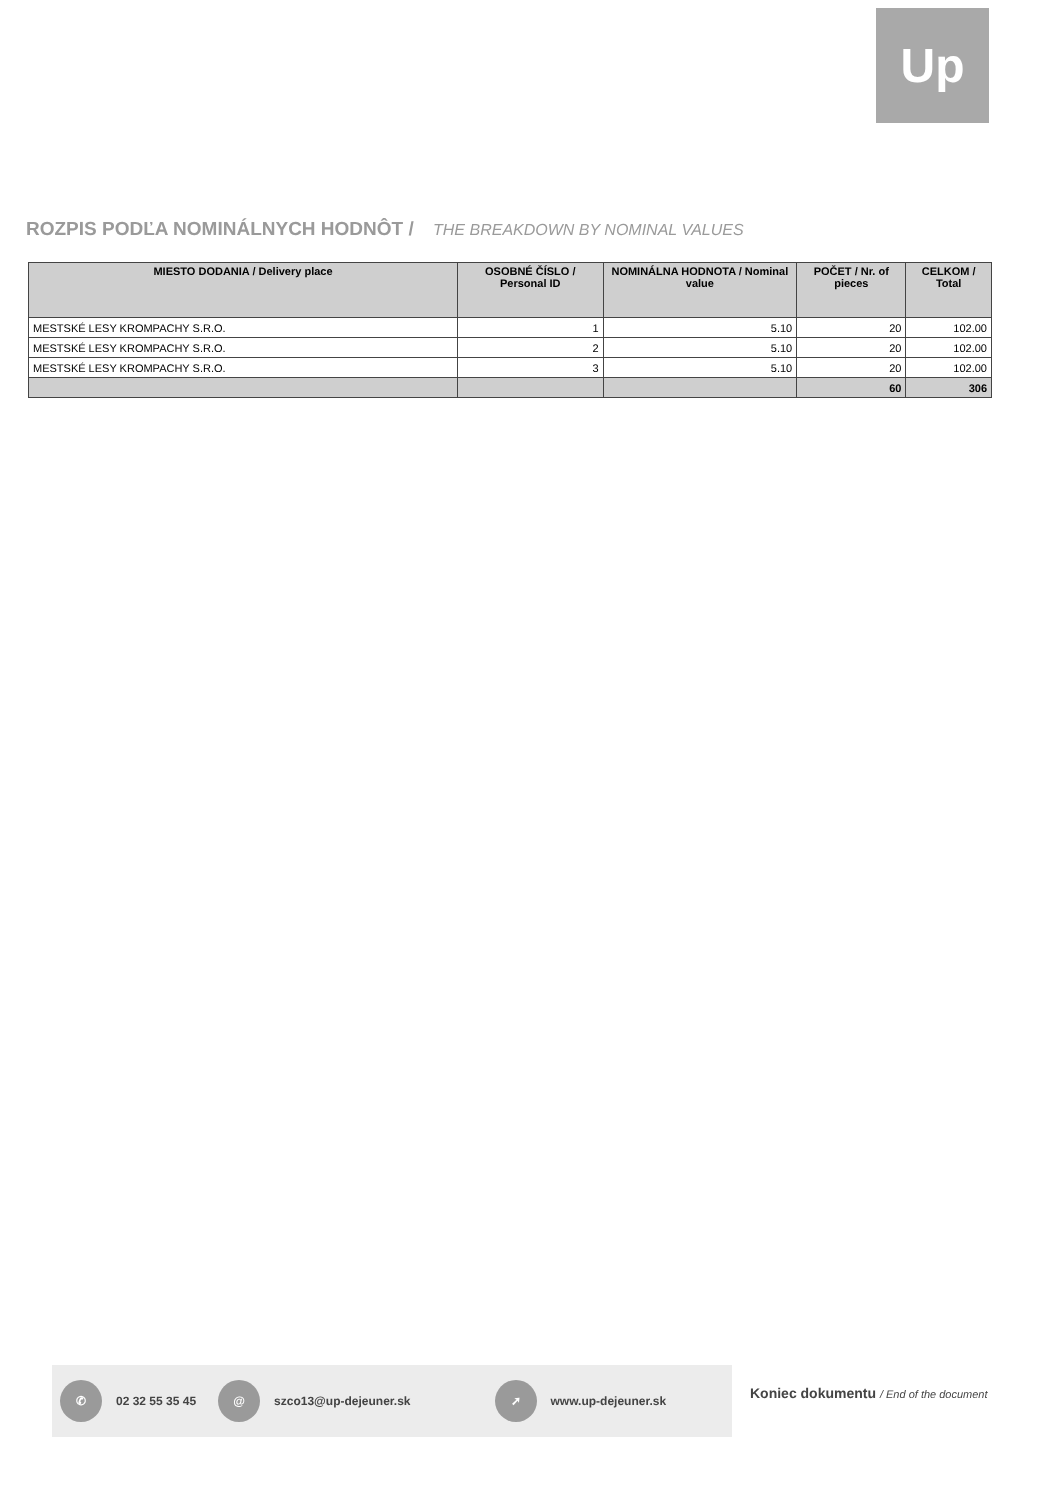Up
ROZPIS PODĽA NOMINÁLNYCH HODNÔT / THE BREAKDOWN BY NOMINAL VALUES
| MIESTO DODANIA / Delivery place | OSOBNÉ ČÍSLO / Personal ID | NOMINÁLNA HODNOTA / Nominal value | POČET / Nr. of pieces | CELKOM / Total |
| --- | --- | --- | --- | --- |
| MESTSKÉ LESY KROMPACHY S.R.O. | 1 | 5.10 | 20 | 102.00 |
| MESTSKÉ LESY KROMPACHY S.R.O. | 2 | 5.10 | 20 | 102.00 |
| MESTSKÉ LESY KROMPACHY S.R.O. | 3 | 5.10 | 20 | 102.00 |
| | | | 60 | 306 |
✆ 02 32 55 35 45 @ szco13@up-dejeuner.sk ➚ www.up-dejeuner.sk
Koniec dokumentu / End of the document